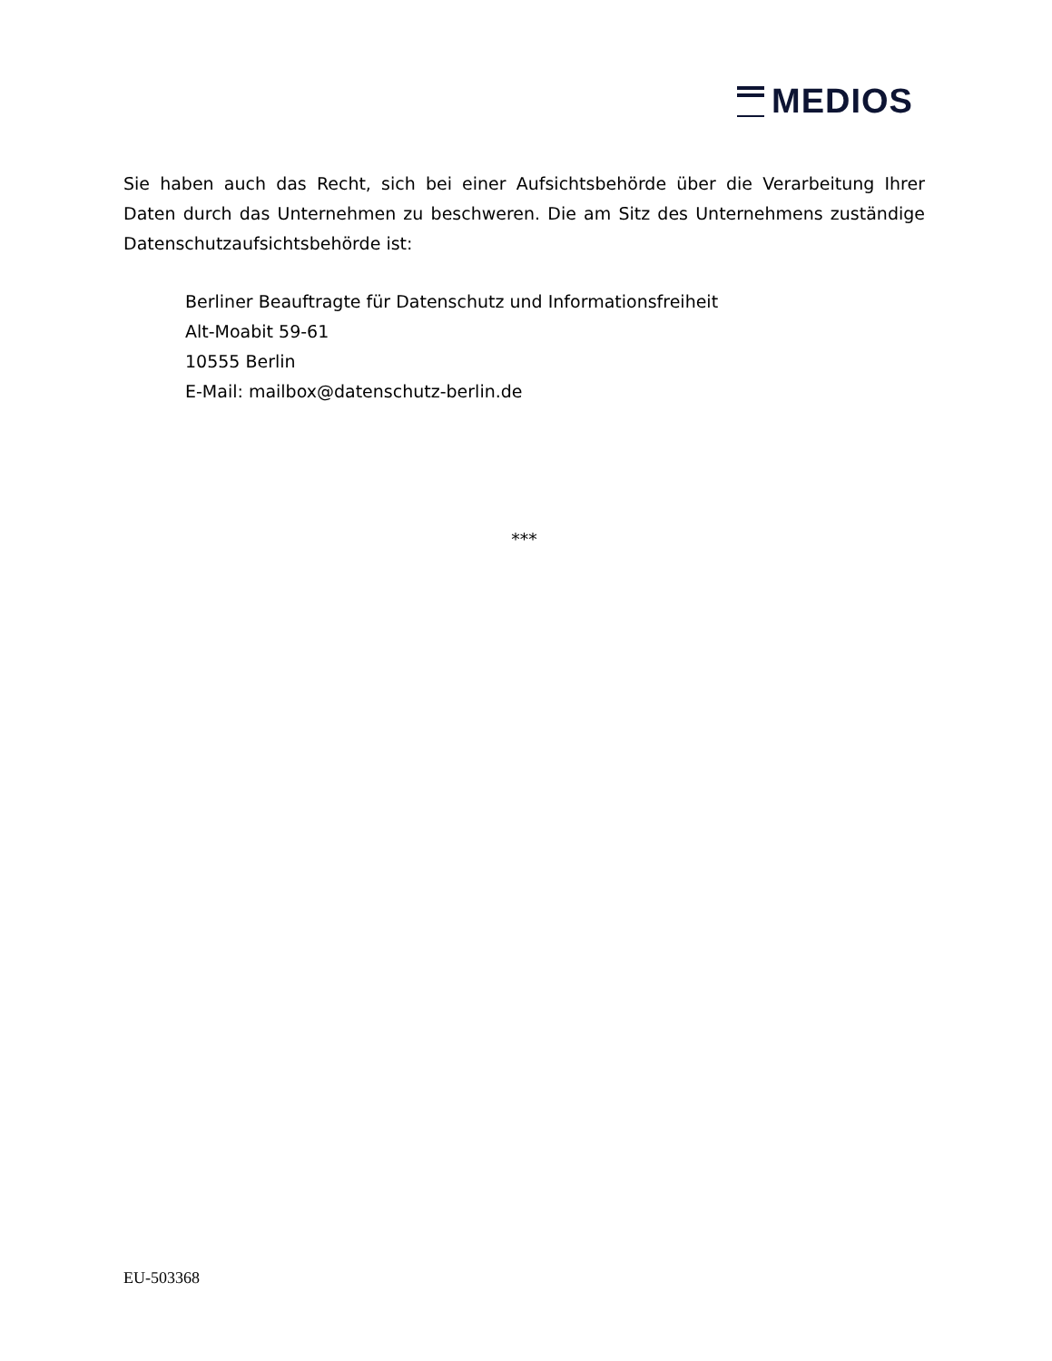MEDIOS
Sie haben auch das Recht, sich bei einer Aufsichtsbehörde über die Verarbeitung Ihrer Daten durch das Unternehmen zu beschweren. Die am Sitz des Unternehmens zuständige Datenschutzaufsichtsbehörde ist:
Berliner Beauftragte für Datenschutz und Informationsfreiheit
Alt-Moabit 59-61
10555 Berlin
E-Mail: mailbox@datenschutz-berlin.de
***
EU-503368